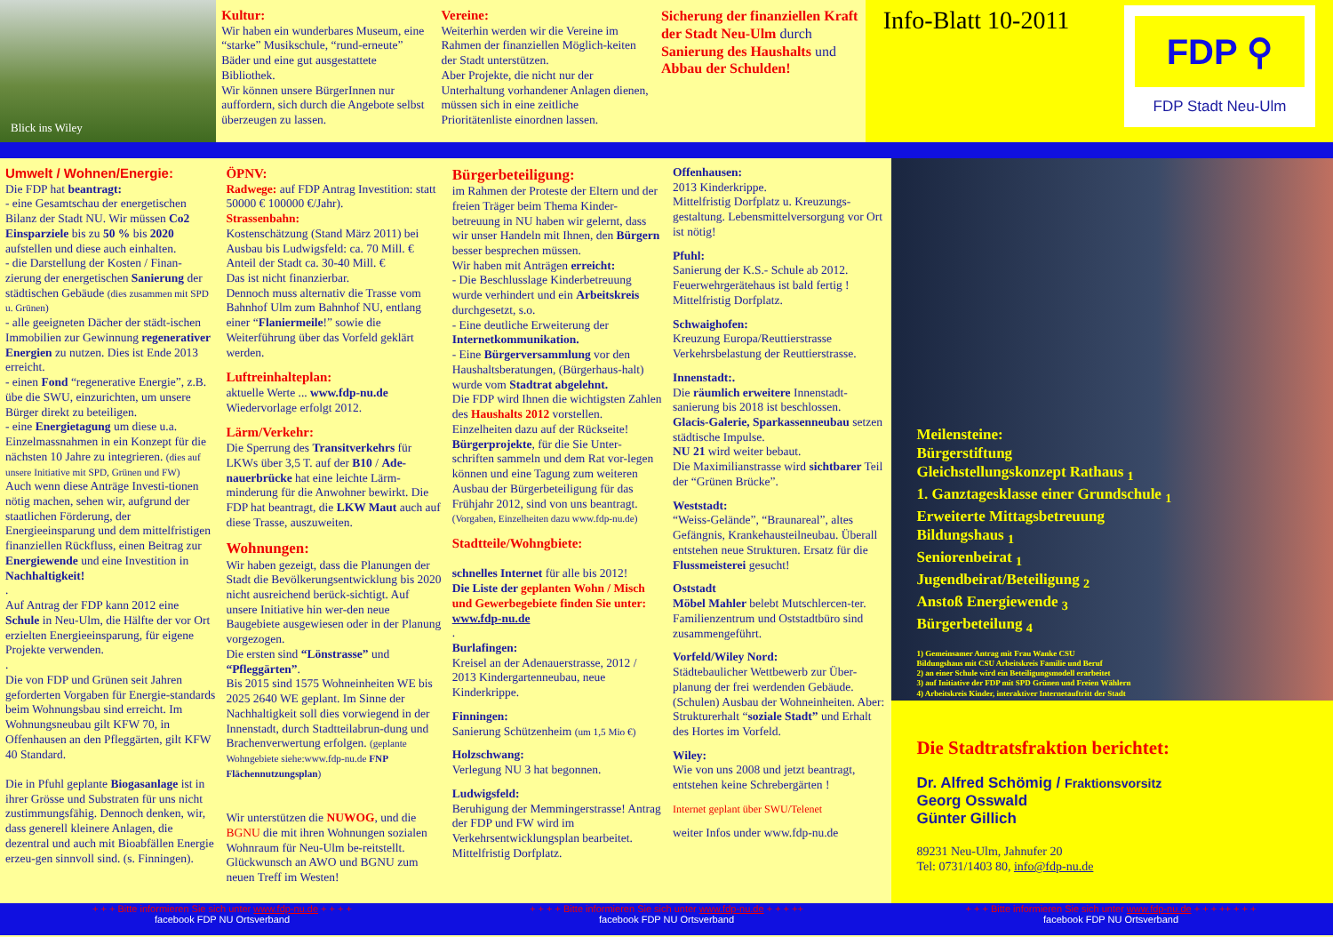Blick ins Wiley
Kultur:
Wir haben ein wunderbares Museum, eine “starke” Musikschule, “rund-erneute” Bäder und eine gut ausgestattete Bibliothek.
Wir können unsere BürgerInnen nur auffordern, sich durch die Angebote selbst überzeugen zu lassen.
Vereine:
Weiterhin werden wir die Vereine im Rahmen der finanziellen Möglich-keiten der Stadt unterstützen.
Aber Projekte, die nicht nur der Unterhaltung vorhandener Anlagen dienen, müssen sich in eine zeitliche Prioritätenliste einordnen lassen.
Sicherung der finanziellen Kraft der Stadt Neu-Ulm durch Sanierung des Haushalts und Abbau der Schulden!
Info-Blatt 10-2011
FDP ⚲
FDP Stadt Neu-Ulm
Umwelt / Wohnen/Energie:
Die FDP hat beantragt:
- eine Gesamtschau der energetischen Bilanz der Stadt NU. Wir müssen Co2 Einsparziele bis zu 50 % bis 2020 aufstellen und diese auch einhalten.
- die Darstellung der Kosten / Finan-zierung der energetischen Sanierung der städtischen Gebäude (dies zusammen mit SPD u. Grünen)
- alle geeigneten Dächer der städt-ischen Immobilien zur Gewinnung regenerativer Energien zu nutzen. Dies ist Ende 2013 erreicht.
- einen Fond “regenerative Energie”, z.B. übe die SWU, einzurichten, um unsere Bürger direkt zu beteiligen.
- eine Energietagung um diese u.a. Einzelmassnahmen in ein Konzept für die nächsten 10 Jahre zu integrieren. (dies auf unsere Initiative mit SPD, Grünen und FW)
Auch wenn diese Anträge Investi-tionen nötig machen, sehen wir, aufgrund der staatlichen Förderung, der Energieeinsparung und dem mittelfristigen finanziellen Rückfluss, einen Beitrag zur Energiewende und eine Investition in Nachhaltigkeit!
.
Auf Antrag der FDP kann 2012 eine Schule in Neu-Ulm, die Hälfte der vor Ort erzielten Energieeinsparung, für eigene Projekte verwenden.
.
Die von FDP und Grünen seit Jahren geforderten Vorgaben für Energie-standards beim Wohnungsbau sind erreicht. Im Wohnungsneubau gilt KFW 70, in Offenhausen an den Pfleggärten, gilt KFW 40 Standard.
Die in Pfuhl geplante Biogasanlage ist in ihrer Grösse und Substraten für uns nicht zustimmungsfähig. Dennoch denken, wir, dass generell kleinere Anlagen, die dezentral und auch mit Bioabfällen Energie erzeu-gen sinnvoll sind. (s. Finningen).
ÖPNV:
Radwege: auf FDP Antrag Investition: statt 50000 € 100000 €/Jahr).
Strassenbahn:
Kostenschätzung (Stand März 2011) bei Ausbau bis Ludwigsfeld: ca. 70 Mill. € Anteil der Stadt ca. 30-40 Mill. €
Das ist nicht finanzierbar.
Dennoch muss alternativ die Trasse vom Bahnhof Ulm zum Bahnhof NU, entlang einer “Flaniermeile!” sowie die Weiterführung über das Vorfeld geklärt werden.
Luftreinhalteplan:
aktuelle Werte ... www.fdp-nu.de
Wiedervorlage erfolgt 2012.
Lärm/Verkehr:
Die Sperrung des Transitverkehrs für LKWs über 3,5 T. auf der B10 / Ade-nauerbrücke hat eine leichte Lärm-minderung für die Anwohner bewirkt. Die FDP hat beantragt, die LKW Maut auch auf diese Trasse, auszuweiten.
Wohnungen:
Wir haben gezeigt, dass die Planungen der Stadt die Bevölkerungsentwicklung bis 2020 nicht ausreichend berück-sichtigt. Auf unsere Initiative hin wer-den neue Baugebiete ausgewiesen oder in der Planung vorgezogen.
Die ersten sind “Lönstrasse” und “Pfleggärten”.
Bis 2015 sind 1575 Wohneinheiten WE bis 2025 2640 WE geplant. Im Sinne der Nachhaltigkeit soll dies vorwiegend in der Innenstadt, durch Stadtteilabrun-dung und Brachenverwertung erfolgen. (geplante Wohngebiete siehe:www.fdp-nu.de FNP Flächennutzungsplan)
Wir unterstützen die NUWOG, und die BGNU die mit ihren Wohnungen sozialen Wohnraum für Neu-Ulm be-reitstellt. Glückwunsch an AWO und BGNU zum neuen Treff im Westen!
Bürgerbeteiligung:
im Rahmen der Proteste der Eltern und der freien Träger beim Thema Kinder-betreuung in NU haben wir gelernt, dass wir unser Handeln mit Ihnen, den Bürgern besser besprechen müssen.
Wir haben mit Anträgen erreicht:
- Die Beschlusslage Kinderbetreuung wurde verhindert und ein Arbeitskreis durchgesetzt, s.o.
- Eine deutliche Erweiterung der Internetkommunikation.
- Eine Bürgerversammlung vor den Haushaltsberatungen, (Bürgerhaus-halt) wurde vom Stadtrat abgelehnt.
Die FDP wird Ihnen die wichtigsten Zahlen des Haushalts 2012 vorstellen. Einzelheiten dazu auf der Rückseite!
Bürgerprojekte, für die Sie Unter-schriften sammeln und dem Rat vor-legen können und eine Tagung zum weiteren Ausbau der Bürgerbeteiligung für das Frühjahr 2012, sind von uns beantragt.(Vorgaben, Einzelheiten dazu www.fdp-nu.de)
Stadtteile/Wohngbiete:
schnelles Internet für alle bis 2012!
Die Liste der geplanten Wohn / Misch und Gewerbegebiete finden Sie unter: www.fdp-nu.de
.
Burlafingen:
Kreisel an der Adenauerstrasse, 2012 / 2013 Kindergartenneubau, neue Kinderkrippe.
Finningen:
Sanierung Schützenheim (um 1,5 Mio €)
Holzschwang:
Verlegung NU 3 hat begonnen.
Ludwigsfeld:
Beruhigung der Memmingerstrasse! Antrag der FDP und FW wird im Verkehrsentwicklungsplan bearbeitet. Mittelfristig Dorfplatz.
Offenhausen:
2013 Kinderkrippe.
Mittelfristig Dorfplatz u. Kreuzungs-gestaltung. Lebensmittelversorgung vor Ort ist nötig!
Pfuhl:
Sanierung der K.S.- Schule ab 2012. Feuerwehrgerätehaus ist bald fertig ! Mittelfristig Dorfplatz.
Schwaighofen:
Kreuzung Europa/Reuttierstrasse Verkehrsbelastung der Reuttierstrasse.
Innenstadt:.
Die räumlich erweitere Innenstadt-sanierung bis 2018 ist beschlossen.
Glacis-Galerie, Sparkassenneubau setzen städtische Impulse.
NU 21 wird weiter bebaut.
Die Maximilianstrasse wird sichtbarer Teil der “Grünen Brücke”.
Weststadt:
“Weiss-Gelände”, “Braunareal”, altes Gefängnis, Krankehausteilneubau. Überall entstehen neue Strukturen. Ersatz für die Flussmeisterei gesucht!
Oststadt
Möbel Mahler belebt Mutschlercen-ter. Familienzentrum und Oststadtbüro sind zusammengeführt.
Vorfeld/Wiley Nord:
Städtebaulicher Wettbewerb zur Über-planung der frei werdenden Gebäude. (Schulen) Ausbau der Wohneinheiten. Aber: Strukturerhalt “soziale Stadt” und Erhalt des Hortes im Vorfeld.
Wiley:
Wie von uns 2008 und jetzt beantragt, entstehen keine Schrebergärten !
Internet geplant über SWU/Telenet
weiter Infos under www.fdp-nu.de
Meilensteine:
Bürgerstiftung
Gleichstellungskonzept Rathaus <sub>1</sub>
1. Ganztagesklasse einer Grundschule <sub>1</sub>
Erweiterte Mittagsbetreuung
Bildungshaus <sub>1</sub>
Seniorenbeirat <sub>1</sub>
Jugendbeirat/Beteiligung <sub>2</sub>
Anstoß Energiewende <sub>3</sub>
Bürgerbeteilung <sub>4</sub>
1) Gemeinsamer Antrag mit Frau Wanke CSU
Bildungshaus mit CSU Arbeitskreis Familie und Beruf
2) an einer Schule wird ein Beteiligungsmodell erarbeitet
3) auf Initiative der FDP mit SPD Grünen und Freien Wählern
4) Arbeitskreis Kinder, interaktiver Internetauftritt der Stadt
Die Stadtratsfraktion berichtet:
Dr. Alfred Schömig / Fraktionsvorsitz
Georg Osswald
Günter Gillich
89231 Neu-Ulm, Jahnufer 20
Tel: 0731/1403 80, info@fdp-nu.de
+ + + Bitte informieren Sie sich unter www.fdp-nu.de + + + +
facebook FDP NU Ortsverband
+ + + + Bitte informieren Sie sich unter www.fdp-nu.de + + + ++
facebook FDP NU Ortsverband
+ + + Bitte informieren Sie sich unter www.fdp-nu.de + + + ++ + + +
facebook FDP NU Ortsverband